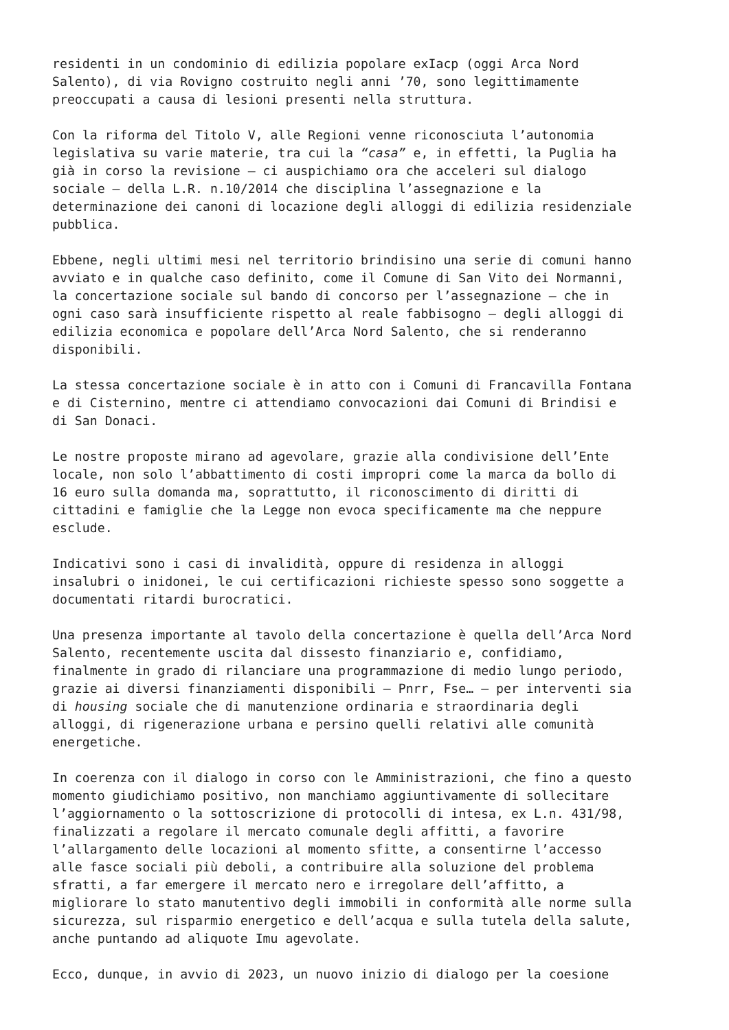residenti in un condominio di edilizia popolare exIacp (oggi Arca Nord Salento), di via Rovigno costruito negli anni ’70, sono legittimamente preoccupati a causa di lesioni presenti nella struttura.
Con la riforma del Titolo V, alle Regioni venne riconosciuta l’autonomia legislativa su varie materie, tra cui la “casa” e, in effetti, la Puglia ha già in corso la revisione – ci auspichiamo ora che acceleri sul dialogo sociale – della L.R. n.10/2014 che disciplina l’assegnazione e la determinazione dei canoni di locazione degli alloggi di edilizia residenziale pubblica.
Ebbene, negli ultimi mesi nel territorio brindisino una serie di comuni hanno avviato e in qualche caso definito, come il Comune di San Vito dei Normanni, la concertazione sociale sul bando di concorso per l’assegnazione – che in ogni caso sarà insufficiente rispetto al reale fabbisogno – degli alloggi di edilizia economica e popolare dell’Arca Nord Salento, che si renderanno disponibili.
La stessa concertazione sociale è in atto con i Comuni di Francavilla Fontana e di Cisternino, mentre ci attendiamo convocazioni dai Comuni di Brindisi e di San Donaci.
Le nostre proposte mirano ad agevolare, grazie alla condivisione dell’Ente locale, non solo l’abbattimento di costi impropri come la marca da bollo di 16 euro sulla domanda ma, soprattutto, il riconoscimento di diritti di cittadini e famiglie che la Legge non evoca specificamente ma che neppure esclude.
Indicativi sono i casi di invalidità, oppure di residenza in alloggi insalubri o inidonei, le cui certificazioni richieste spesso sono soggette a documentati ritardi burocratici.
Una presenza importante al tavolo della concertazione è quella dell’Arca Nord Salento, recentemente uscita dal dissesto finanziario e, confidiamo, finalmente in grado di rilanciare una programmazione di medio lungo periodo, grazie ai diversi finanziamenti disponibili – Pnrr, Fse… – per interventi sia di housing sociale che di manutenzione ordinaria e straordinaria degli alloggi, di rigenerazione urbana e persino quelli relativi alle comunità energetiche.
In coerenza con il dialogo in corso con le Amministrazioni, che fino a questo momento giudichiamo positivo, non manchiamo aggiuntivamente di sollecitare l’aggiornamento o la sottoscrizione di protocolli di intesa, ex L.n. 431/98, finalizzati a regolare il mercato comunale degli affitti, a favorire l’allargamento delle locazioni al momento sfitte, a consentirne l’accesso alle fasce sociali più deboli, a contribuire alla soluzione del problema sfratti, a far emergere il mercato nero e irregolare dell’affitto, a migliorare lo stato manutentivo degli immobili in conformità alle norme sulla sicurezza, sul risparmio energetico e dell’acqua e sulla tutela della salute, anche puntando ad aliquote Imu agevolate.
Ecco, dunque, in avvio di 2023, un nuovo inizio di dialogo per la coesione